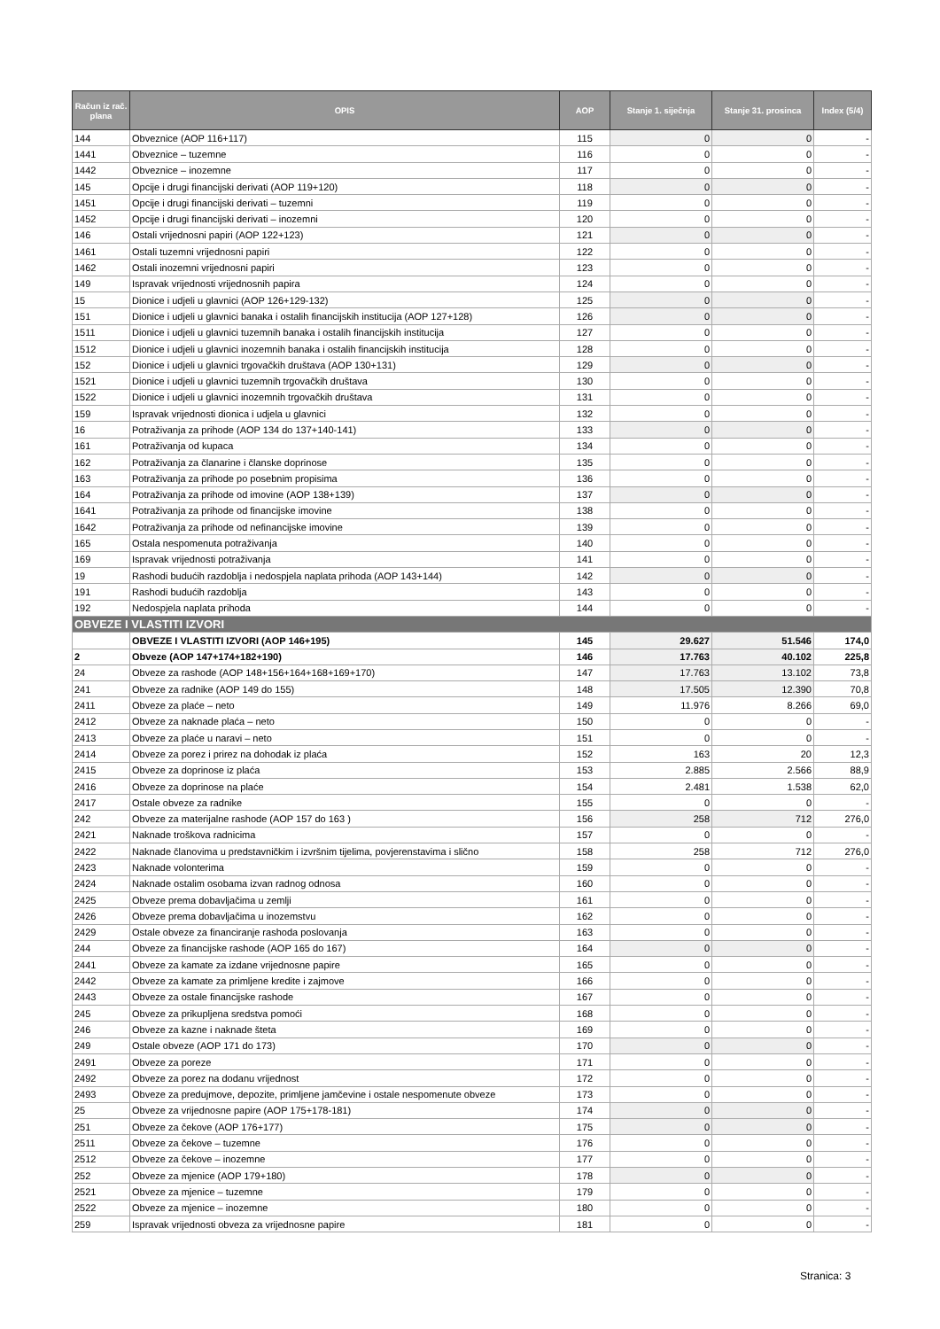| Račun iz rač. plana | OPIS | AOP | Stanje 1. siječnja | Stanje 31. prosinca | Index (5/4) |
| --- | --- | --- | --- | --- | --- |
| 144 | Obveznice (AOP 116+117) | 115 | 0 | 0 | - |
| 1441 | Obveznice – tuzemne | 116 | 0 | 0 | - |
| 1442 | Obveznice – inozemne | 117 | 0 | 0 | - |
| 145 | Opcije i drugi financijski derivati (AOP 119+120) | 118 | 0 | 0 | - |
| 1451 | Opcije i drugi financijski derivati – tuzemni | 119 | 0 | 0 | - |
| 1452 | Opcije i drugi financijski derivati – inozemni | 120 | 0 | 0 | - |
| 146 | Ostali vrijednosni papiri (AOP 122+123) | 121 | 0 | 0 | - |
| 1461 | Ostali tuzemni vrijednosni papiri | 122 | 0 | 0 | - |
| 1462 | Ostali inozemni vrijednosni papiri | 123 | 0 | 0 | - |
| 149 | Ispravak vrijednosti vrijednosnih papira | 124 | 0 | 0 | - |
| 15 | Dionice i udjeli u glavnici (AOP 126+129-132) | 125 | 0 | 0 | - |
| 151 | Dionice i udjeli u glavnici banaka i ostalih financijskih institucija (AOP 127+128) | 126 | 0 | 0 | - |
| 1511 | Dionice i udjeli u glavnici tuzemnih banaka i ostalih financijskih institucija | 127 | 0 | 0 | - |
| 1512 | Dionice i udjeli u glavnici inozemnih banaka i ostalih financijskih institucija | 128 | 0 | 0 | - |
| 152 | Dionice i udjeli u glavnici trgovačkih društava (AOP 130+131) | 129 | 0 | 0 | - |
| 1521 | Dionice i udjeli u glavnici tuzemnih trgovačkih društava | 130 | 0 | 0 | - |
| 1522 | Dionice i udjeli u glavnici inozemnih trgovačkih društava | 131 | 0 | 0 | - |
| 159 | Ispravak vrijednosti dionica i udjela u glavnici | 132 | 0 | 0 | - |
| 16 | Potraživanja za prihode (AOP 134 do 137+140-141) | 133 | 0 | 0 | - |
| 161 | Potraživanja od kupaca | 134 | 0 | 0 | - |
| 162 | Potraživanja za članarine i članske doprinose | 135 | 0 | 0 | - |
| 163 | Potraživanja za prihode po posebnim propisima | 136 | 0 | 0 | - |
| 164 | Potraživanja za prihode od imovine (AOP 138+139) | 137 | 0 | 0 | - |
| 1641 | Potraživanja za prihode od financijske imovine | 138 | 0 | 0 | - |
| 1642 | Potraživanja za prihode od nefinancijske imovine | 139 | 0 | 0 | - |
| 165 | Ostala nespomenuta potraživanja | 140 | 0 | 0 | - |
| 169 | Ispravak vrijednosti potraživanja | 141 | 0 | 0 | - |
| 19 | Rashodi budućih razdoblja i nedospjela naplata prihoda (AOP 143+144) | 142 | 0 | 0 | - |
| 191 | Rashodi budućih razdoblja | 143 | 0 | 0 | - |
| 192 | Nedospjela naplata prihoda | 144 | 0 | 0 | - |
| OBVEZE I VLASTITI IZVORI | | | | | |
| | OBVEZE I VLASTITI IZVORI (AOP 146+195) | 145 | 29.627 | 51.546 | 174,0 |
| 2 | Obveze (AOP 147+174+182+190) | 146 | 17.763 | 40.102 | 225,8 |
| 24 | Obveze za rashode (AOP 148+156+164+168+169+170) | 147 | 17.763 | 13.102 | 73,8 |
| 241 | Obveze za radnike (AOP 149 do 155) | 148 | 17.505 | 12.390 | 70,8 |
| 2411 | Obveze za plaće – neto | 149 | 11.976 | 8.266 | 69,0 |
| 2412 | Obveze za naknade plaća – neto | 150 | 0 | 0 | - |
| 2413 | Obveze za plaće u naravi – neto | 151 | 0 | 0 | - |
| 2414 | Obveze za porez i prirez na dohodak iz plaća | 152 | 163 | 20 | 12,3 |
| 2415 | Obveze za doprinose iz plaća | 153 | 2.885 | 2.566 | 88,9 |
| 2416 | Obveze za doprinose na plaće | 154 | 2.481 | 1.538 | 62,0 |
| 2417 | Ostale obveze za radnike | 155 | 0 | 0 | - |
| 242 | Obveze za materijalne rashode (AOP 157 do 163 ) | 156 | 258 | 712 | 276,0 |
| 2421 | Naknade troškova radnicima | 157 | 0 | 0 | - |
| 2422 | Naknade članovima u predstavničkim i izvršnim tijelima, povjerenstavima i slično | 158 | 258 | 712 | 276,0 |
| 2423 | Naknade volonterima | 159 | 0 | 0 | - |
| 2424 | Naknade ostalim osobama izvan radnog odnosa | 160 | 0 | 0 | - |
| 2425 | Obveze prema dobavljačima u zemlji | 161 | 0 | 0 | - |
| 2426 | Obveze prema dobavljačima u inozemstvu | 162 | 0 | 0 | - |
| 2429 | Ostale obveze za financiranje rashoda poslovanja | 163 | 0 | 0 | - |
| 244 | Obveze za financijske rashode (AOP 165 do 167) | 164 | 0 | 0 | - |
| 2441 | Obveze za kamate za izdane vrijednosne papire | 165 | 0 | 0 | - |
| 2442 | Obveze za kamate za primljene kredite i zajmove | 166 | 0 | 0 | - |
| 2443 | Obveze za ostale financijske rashode | 167 | 0 | 0 | - |
| 245 | Obveze za prikupljena sredstva pomoći | 168 | 0 | 0 | - |
| 246 | Obveze za kazne i naknade šteta | 169 | 0 | 0 | - |
| 249 | Ostale obveze (AOP 171 do 173) | 170 | 0 | 0 | - |
| 2491 | Obveze za poreze | 171 | 0 | 0 | - |
| 2492 | Obveze za porez na dodanu vrijednost | 172 | 0 | 0 | - |
| 2493 | Obveze za predujmove, depozite, primljene jamčevine i ostale nespomenute obveze | 173 | 0 | 0 | - |
| 25 | Obveze za vrijednosne papire (AOP 175+178-181) | 174 | 0 | 0 | - |
| 251 | Obveze za čekove (AOP 176+177) | 175 | 0 | 0 | - |
| 2511 | Obveze za čekove – tuzemne | 176 | 0 | 0 | - |
| 2512 | Obveze za čekove – inozemne | 177 | 0 | 0 | - |
| 252 | Obveze za mjenice (AOP 179+180) | 178 | 0 | 0 | - |
| 2521 | Obveze za mjenice – tuzemne | 179 | 0 | 0 | - |
| 2522 | Obveze za mjenice – inozemne | 180 | 0 | 0 | - |
| 259 | Ispravak vrijednosti obveza za vrijednosne papire | 181 | 0 | 0 | - |
Stranica: 3